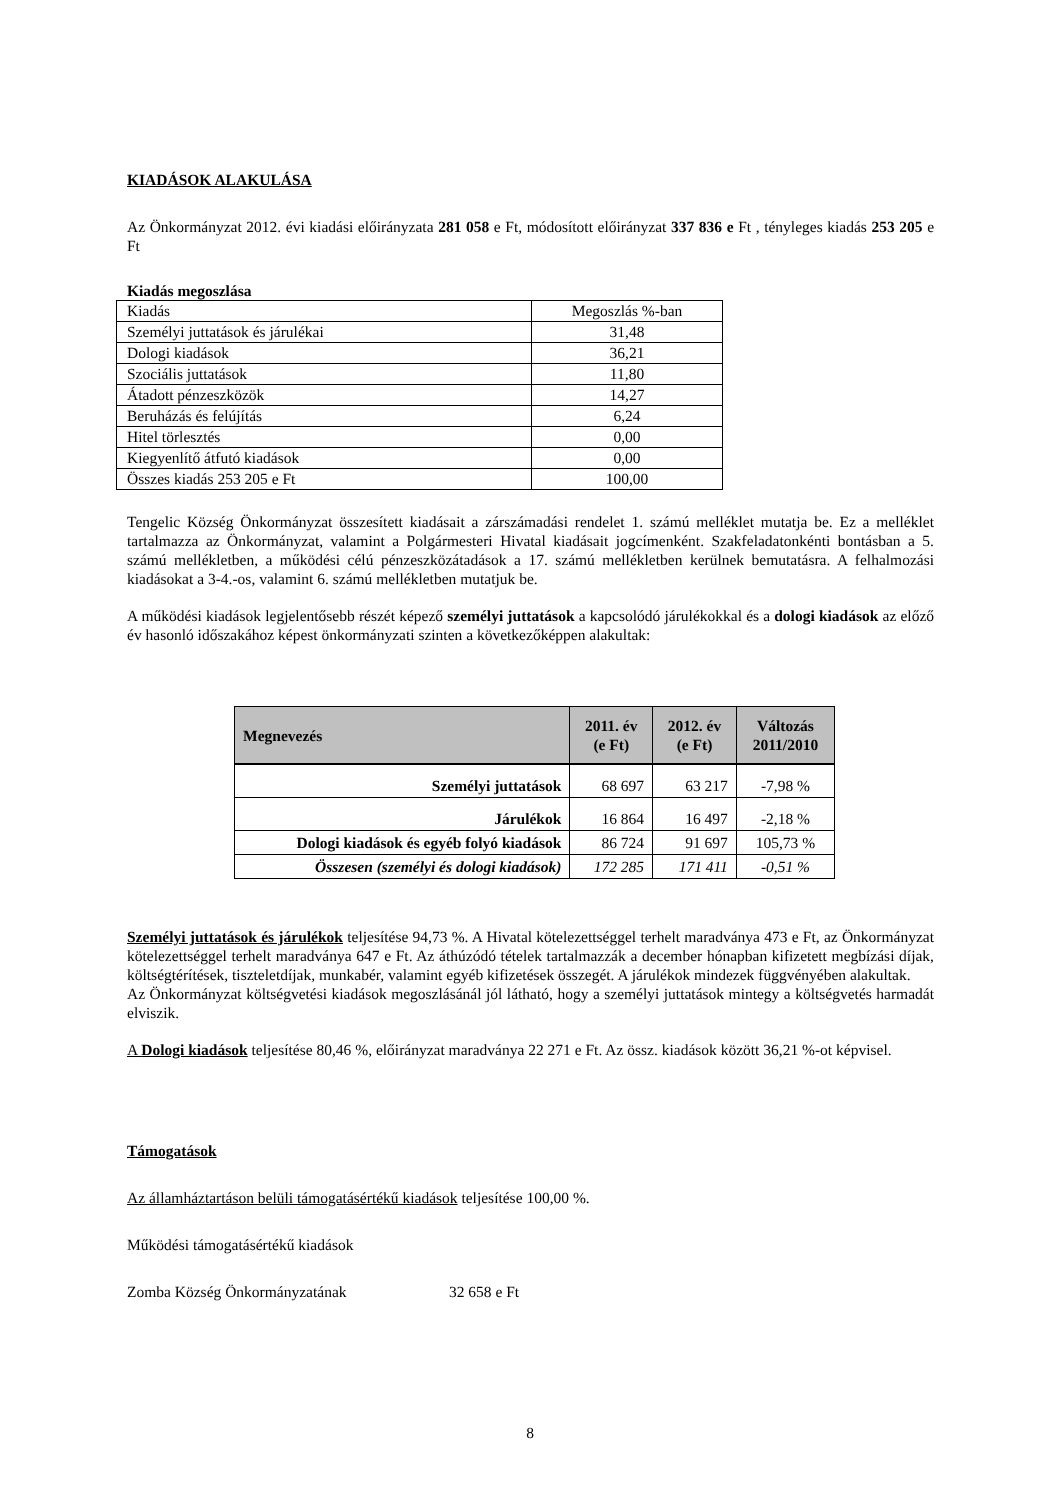KIADÁSOK ALAKULÁSA
Az Önkormányzat 2012. évi kiadási előirányzata 281 058 e Ft, módosított előirányzat 337 836 e Ft , tényleges kiadás 253 205 e Ft
Kiadás megoszlása
| Kiadás | Megoszlás %-ban |
| Személyi juttatások és járulékai | 31,48 |
| Dologi kiadások | 36,21 |
| Szociális juttatások | 11,80 |
| Átadott pénzeszközök | 14,27 |
| Beruházás és felújítás | 6,24 |
| Hitel törlesztés | 0,00 |
| Kiegyenlítő átfutó kiadások | 0,00 |
| Összes kiadás 253 205 e Ft | 100,00 |
Tengelic Község Önkormányzat összesített kiadásait a zárszámadási rendelet 1. számú melléklet mutatja be. Ez a melléklet tartalmazza az Önkormányzat, valamint a Polgármesteri Hivatal kiadásait jogcímenként. Szakfeladatonkénti bontásban a 5. számú mellékletben, a működési célú pénzeszközátadások a 17. számú mellékletben kerülnek bemutatásra. A felhalmozási kiadásokat a 3-4.-os, valamint 6. számú mellékletben mutatjuk be.
A működési kiadások legjelentősebb részét képező személyi juttatások a kapcsolódó járulékokkal és a dologi kiadások az előző év hasonló időszakához képest önkormányzati szinten a következőképpen alakultak:
| Megnevezés | 2011. év (e Ft) | 2012. év (e Ft) | Változás 2011/2010 |
| --- | --- | --- | --- |
| Személyi juttatások | 68 697 | 63 217 | -7,98 % |
| Járulékok | 16 864 | 16 497 | -2,18 % |
| Dologi kiadások és egyéb folyó kiadások | 86 724 | 91 697 | 105,73 % |
| Összesen (személyi és dologi kiadások) | 172 285 | 171 411 | -0,51 % |
Személyi juttatások és járulékok teljesítése 94,73 %. A Hivatal kötelezettséggel terhelt maradványa 473 e Ft, az Önkormányzat kötelezettséggel terhelt maradványa 647 e Ft. Az áthúzódó tételek tartalmazzák a december hónapban kifizetett megbízási díjak, költségtérítések, tiszteletdíjak, munkabér, valamint egyéb kifizetések összegét. A járulékok mindezek függvényében alakultak.
Az Önkormányzat költségvetési kiadások megoszlásánál jól látható, hogy a személyi juttatások mintegy a költségvetés harmadát elviszik.
A Dologi kiadások teljesítése 80,46 %, előirányzat maradványa 22 271 e Ft. Az össz. kiadások között 36,21 %-ot képvisel.
Támogatások
Az államháztartáson belüli támogatásértékű kiadások teljesítése 100,00 %.
Működési támogatásértékű kiadások
Zomba Község Önkormányzatának 32 658 e Ft
8